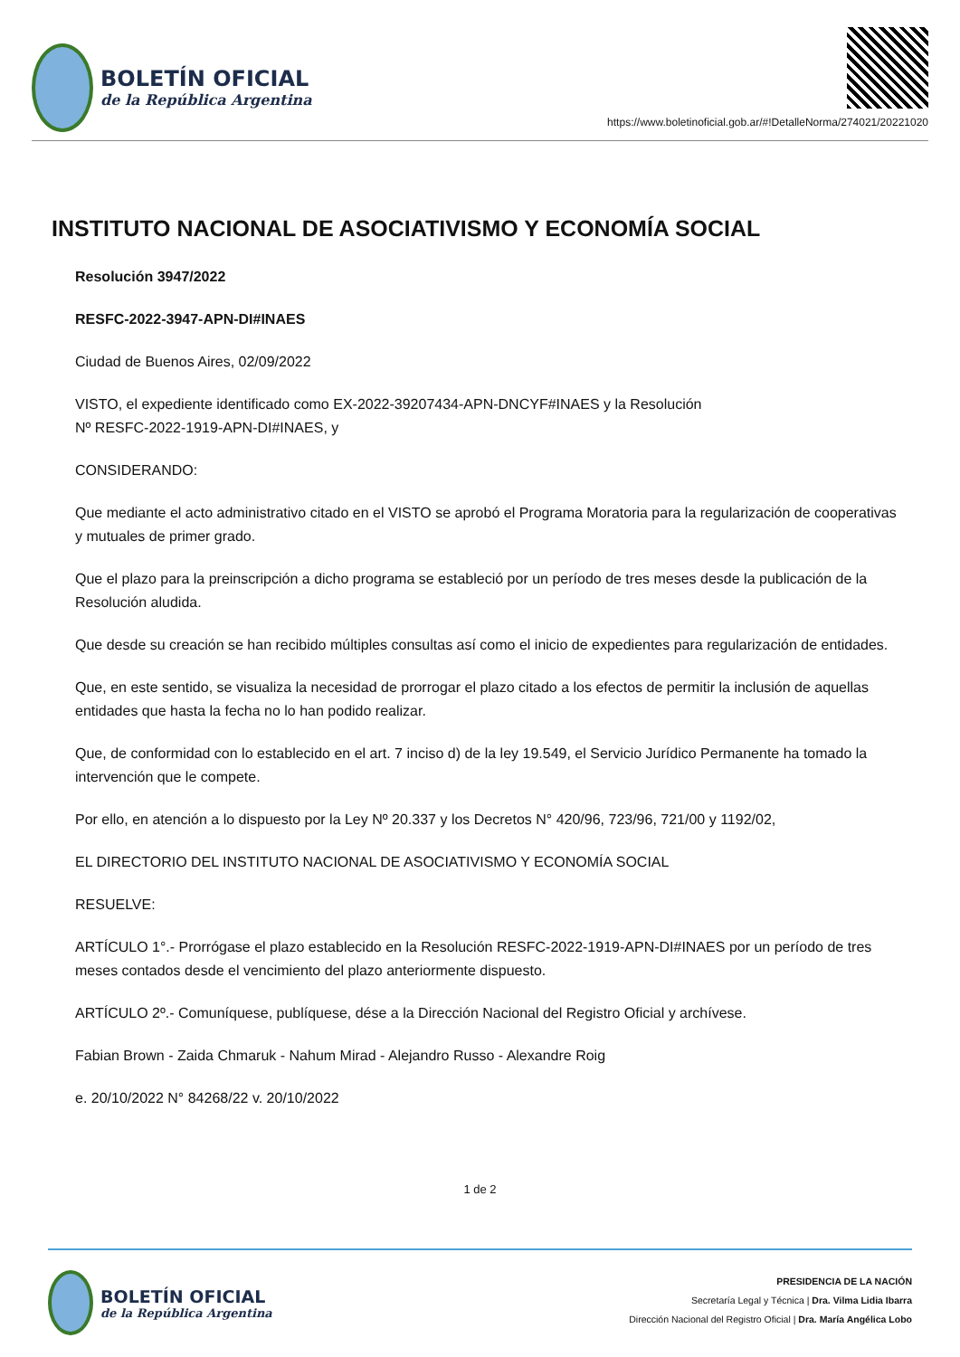BOLETÍN OFICIAL
de la República Argentina
https://www.boletinoficial.gob.ar/#!DetalleNorma/274021/20221020
INSTITUTO NACIONAL DE ASOCIATIVISMO Y ECONOMÍA SOCIAL
Resolución 3947/2022
RESFC-2022-3947-APN-DI#INAES
Ciudad de Buenos Aires, 02/09/2022
VISTO, el expediente identificado como EX-2022-39207434-APN-DNCYF#INAES y la Resolución
Nº RESFC-2022-1919-APN-DI#INAES, y
CONSIDERANDO:
Que mediante el acto administrativo citado en el VISTO se aprobó el Programa Moratoria para la regularización de cooperativas y mutuales de primer grado.
Que el plazo para la preinscripción a dicho programa se estableció por un período de tres meses desde la publicación de la Resolución aludida.
Que desde su creación se han recibido múltiples consultas así como el inicio de expedientes para regularización de entidades.
Que, en este sentido, se visualiza la necesidad de prorrogar el plazo citado a los efectos de permitir la inclusión de aquellas entidades que hasta la fecha no lo han podido realizar.
Que, de conformidad con lo establecido en el art. 7 inciso d) de la ley 19.549, el Servicio Jurídico Permanente ha tomado la intervención que le compete.
Por ello, en atención a lo dispuesto por la Ley Nº 20.337 y los Decretos N° 420/96, 723/96, 721/00 y 1192/02,
EL DIRECTORIO DEL INSTITUTO NACIONAL DE ASOCIATIVISMO Y ECONOMÍA SOCIAL
RESUELVE:
ARTÍCULO 1°.- Prorrógase el plazo establecido en la Resolución RESFC-2022-1919-APN-DI#INAES por un período de tres meses contados desde el vencimiento del plazo anteriormente dispuesto.
ARTÍCULO 2º.- Comuníquese, publíquese, dése a la Dirección Nacional del Registro Oficial y archívese.
Fabian Brown - Zaida Chmaruk - Nahum Mirad - Alejandro Russo - Alexandre Roig
e. 20/10/2022 N° 84268/22 v. 20/10/2022
1 de 2
BOLETÍN OFICIAL
de la República Argentina
PRESIDENCIA DE LA NACIÓN
Secretaría Legal y Técnica | Dra. Vilma Lidia Ibarra
Dirección Nacional del Registro Oficial | Dra. María Angélica Lobo